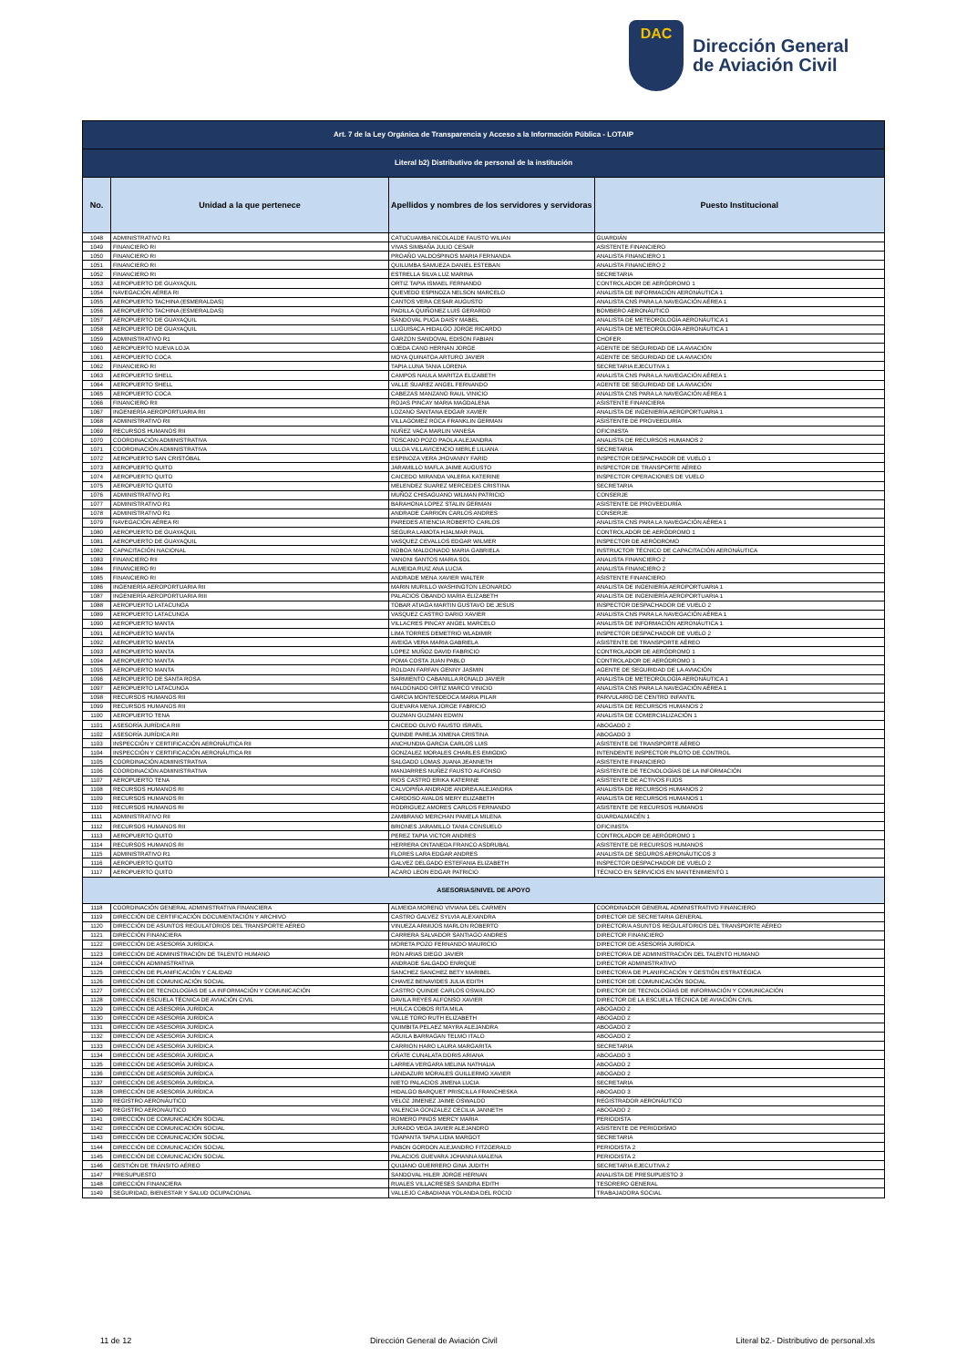DAC
Dirección General
de Aviación Civil
| Art. 7 de la Ley Orgánica de Transparencia y Acceso a la Información Pública - LOTAIP | | | |
| --- | --- | --- | --- |
| Literal b2) Distributivo de personal de la institución | | | |
| No. | Unidad a la que pertenece | Apellidos y nombres de los servidores y servidoras | Puesto Institucional |
| 1048 | ADMINISTRATIVO R1 | CATUCUAMBA NICOLALDE FAUSTO WILIAN | GUARDIÁN |
| 1049 | FINANCIERO RI | VIVAS SIMBAÑA JULIO CESAR | ASISTENTE FINANCIERO |
| 1050 | FINANCIERO RI | PROAÑO VALDOSPINOS MARIA FERNANDA | ANALISTA FINANCIERO 1 |
| 1051 | FINANCIERO RI | QUILUMBA SAMUEZA DANIEL ESTEBAN | ANALISTA FINANCIERO 2 |
| 1052 | FINANCIERO RI | ESTRELLA SILVA LUZ MARINA | SECRETARIA |
| 1053 | AEROPUERTO DE GUAYAQUIL | ORTIZ TAPIA ISMAEL FERNANDO | CONTROLADOR DE AERÓDROMO 1 |
| 1054 | NAVEGACIÓN AÉREA RI | QUEVEDO ESPINOZA NELSON MARCELO | ANALISTA DE INFORMACIÓN AERONÁUTICA 1 |
| 1055 | AEROPUERTO TACHINA (ESMERALDAS) | CANTOS VERA CESAR AUGUSTO | ANALISTA CNS PARA LA NAVEGACIÓN AÉREA 1 |
| 1056 | AEROPUERTO TACHINA (ESMERALDAS) | PADILLA QUIÑONEZ LUIS GERARDO | BOMBERO AERONÁUTICO |
| 1057 | AEROPUERTO DE GUAYAQUIL | SANDOVAL PUGA DAISY MABEL | ANALISTA DE METEOROLOGÍA AERONÁUTICA 1 |
| 1058 | AEROPUERTO DE GUAYAQUIL | LLIGUISACA HIDALGO JORGE RICARDO | ANALISTA DE METEOROLOGÍA AERONÁUTICA 1 |
| 1059 | ADMINISTRATIVO R1 | GARZON SANDOVAL EDISON FABIAN | CHOFER |
| 1060 | AEROPUERTO NUEVA LOJA | OJEDA CANO HERNAN JORGE | AGENTE DE SEGURIDAD DE LA AVIACIÓN |
| 1061 | AEROPUERTO COCA | MOYA QUINATOA ARTURO JAVIER | AGENTE DE SEGURIDAD DE LA AVIACIÓN |
| 1062 | FINANCIERO RI | TAPIA LUNA TANIA LORENA | SECRETARIA EJECUTIVA 1 |
| 1063 | AEROPUERTO SHELL | CAMPOS NAULA MARITZA ELIZABETH | ANALISTA CNS PARA LA NAVEGACIÓN AÉREA 1 |
| 1064 | AEROPUERTO SHELL | VALLE SUAREZ ANGEL FERNANDO | AGENTE DE SEGURIDAD DE LA AVIACIÓN |
| 1065 | AEROPUERTO COCA | CABEZAS MANZANO RAUL VINICIO | ANALISTA CNS PARA LA NAVEGACIÓN AÉREA 1 |
| 1066 | FINANCIERO RII | ROJAS PINCAY MARIA MAGDALENA | ASISTENTE FINANCIERA |
| 1067 | INGENIERÍA AEROPORTUARIA RII | LOZANO SANTANA EDGAR XAVIER | ANALISTA DE INGENIERÍA AEROPORTUARIA 1 |
| 1068 | ADMINISTRATIVO RII | VILLAGOMEZ ROCA FRANKLIN GERMAN | ASISTENTE DE PROVEEDURÍA |
| 1069 | RECURSOS HUMANOS RII | NUÑEZ VACA MARLIN VANESA | OFICINISTA |
| 1070 | COORDINACIÓN ADMINISTRATIVA | TOSCANO POZO PAOLA ALEJANDRA | ANALISTA DE RECURSOS HUMANOS 2 |
| 1071 | COORDINACIÓN ADMINISTRATIVA | ULLOA VILLAVICENCIO MERLE LILIANA | SECRETARIA |
| 1072 | AEROPUERTO SAN CRISTÓBAL | ESPINOZA VERA JHOVANNY FARID | INSPECTOR DESPACHADOR DE VUELO 1 |
| 1073 | AEROPUERTO QUITO | JARAMILLO MAFLA JAIME AUGUSTO | INSPECTOR DE TRANSPORTE AÉREO |
| 1074 | AEROPUERTO QUITO | CAICEDO MIRANDA VALERIA KATERINE | INSPECTOR OPERACIONES DE VUELO |
| 1075 | AEROPUERTO QUITO | MELENDEZ SUAREZ MERCEDES CRISTINA | SECRETARIA |
| 1076 | ADMINISTRATIVO R1 | MUÑOZ CHISAGUANO WILMAN PATRICIO | CONSERJE |
| 1077 | ADMINISTRATIVO R1 | BARAHONA LOPEZ STALIN GERMAN | ASISTENTE DE PROVEEDURÍA |
| 1078 | ADMINISTRATIVO R1 | ANDRADE CARRION CARLOS ANDRES | CONSERJE |
| 1079 | NAVEGACIÓN AÉREA RI | PAREDES ATIENCIA ROBERTO CARLOS | ANALISTA CNS PARA LA NAVEGACIÓN AÉREA 1 |
| 1080 | AEROPUERTO DE GUAYAQUIL | SEGURA LAMOTA HJALMAR PAUL | CONTROLADOR DE AERÓDROMO 1 |
| 1081 | AEROPUERTO DE GUAYAQUIL | VASQUEZ CEVALLOS EDGAR WILMER | INSPECTOR DE AERÓDROMO |
| 1082 | CAPACITACIÓN NACIONAL | NOBOA MALDONADO MARIA GABRIELA | INSTRUCTOR TÉCNICO DE CAPACITACIÓN AERONÁUTICA |
| 1083 | FINANCIERO RII | VANONI SANTOS MARIA SOL | ANALISTA FINANCIERO 2 |
| 1084 | FINANCIERO RI | ALMEIDA RUIZ ANA LUCIA | ANALISTA FINANCIERO 2 |
| 1085 | FINANCIERO RI | ANDRADE MENA XAVIER WALTER | ASISTENTE FINANCIERO |
| 1086 | INGENIERÍA AEROPORTUARIA RII | MARIN MURILLO WASHINGTON LEONARDO | ANALISTA DE INGENIERÍA AEROPORTUARIA 1 |
| 1087 | INGENIERÍA AEROPORTUARIA RIII | PALACIOS OBANDO MARIA ELIZABETH | ANALISTA DE INGENIERÍA AEROPORTUARIA 1 |
| 1088 | AEROPUERTO LATACUNGA | TOBAR ATIAGA MARTIN GUSTAVO DE JESUS | INSPECTOR DESPACHADOR DE VUELO 2 |
| 1089 | AEROPUERTO LATACUNGA | VASQUEZ CASTRO DARIO XAVIER | ANALISTA CNS PARA LA NAVEGACIÓN AÉREA 1 |
| 1090 | AEROPUERTO MANTA | VILLACRES PINCAY ANGEL MARCELO | ANALISTA DE INFORMACIÓN AERONÁUTICA 1 |
| 1091 | AEROPUERTO MANTA | LIMA TORRES DEMETRIO WLADIMIR | INSPECTOR DESPACHADOR DE VUELO 2 |
| 1092 | AEROPUERTO MANTA | AVEIGA VERA MARIA GABRIELA | ASISTENTE DE TRANSPORTE AÉREO |
| 1093 | AEROPUERTO MANTA | LOPEZ MUÑOZ DAVID FABRICIO | CONTROLADOR DE AERÓDROMO 1 |
| 1094 | AEROPUERTO MANTA | POMA COSTA JUAN PABLO | CONTROLADOR DE AERÓDROMO 1 |
| 1095 | AEROPUERTO MANTA | ROLDAN FARFAN GENNY JASMIN | AGENTE DE SEGURIDAD DE LA AVIACIÓN |
| 1096 | AEROPUERTO DE SANTA ROSA | SARMIENTO CABANILLA RONALD JAVIER | ANALISTA DE METEOROLOGÍA AERONÁUTICA 1 |
| 1097 | AEROPUERTO LATACUNGA | MALDONADO ORTIZ MARCO VINICIO | ANALISTA CNS PARA LA NAVEGACIÓN AÉREA 1 |
| 1098 | RECURSOS HUMANOS RII | GARCIA MONTESDEOCA MARIA PILAR | PARVULARIO DE CENTRO INFANTIL |
| 1099 | RECURSOS HUMANOS RII | GUEVARA MENA JORGE FABRICIO | ANALISTA DE RECURSOS HUMANOS 2 |
| 1100 | AEROPUERTO TENA | GUZMAN GUZMAN EDWIN | ANALISTA DE COMERCIALIZACIÓN 1 |
| 1101 | ASESORÍA JURÍDICA RIII | CAICEDO OLIVO FAUSTO ISRAEL | ABOGADO 2 |
| 1102 | ASESORÍA JURÍDICA RII | QUINDE PAREJA XIMENA CRISTINA | ABOGADO 3 |
| 1103 | INSPECCIÓN Y CERTIFICACIÓN AERONÁUTICA RII | ANCHUNDIA GARCIA CARLOS LUIS | ASISTENTE DE TRANSPORTE AÉREO |
| 1104 | INSPECCIÓN Y CERTIFICACIÓN AERONÁUTICA RII | GONZALEZ MORALES CHARLES EMIGDIO | INTENDENTE INSPECTOR PILOTO DE CONTROL |
| 1105 | COORDINACIÓN ADMINISTRATIVA | SALGADO LOMAS JUANA JEANNETH | ASISTENTE FINANCIERO |
| 1106 | COORDINACIÓN ADMINISTRATIVA | MANJARRES NUÑEZ FAUSTO ALFONSO | ASISTENTE DE TECNOLOGÍAS DE LA INFORMACIÓN |
| 1107 | AEROPUERTO TENA | RIOS CASTRO ERIKA KATERINE | ASISTENTE DE ACTIVOS FIJOS |
| 1108 | RECURSOS HUMANOS RI | CALVOPIÑA ANDRADE ANDREA ALEJANDRA | ANALISTA DE RECURSOS HUMANOS 2 |
| 1109 | RECURSOS HUMANOS RI | CARDOSO AVALOS MERY ELIZABETH | ANALISTA DE RECURSOS HUMANOS 1 |
| 1110 | RECURSOS HUMANOS RI | RODRIGUEZ AMORES CARLOS FERNANDO | ASISTENTE DE RECURSOS HUMANOS |
| 1111 | ADMINISTRATIVO RII | ZAMBRANO MERCHAN PAMELA MILENA | GUARDALMACÉN 1 |
| 1112 | RECURSOS HUMANOS RII | BRIONES JARAMILLO TANIA CONSUELO | OFICINISTA |
| 1113 | AEROPUERTO QUITO | PEREZ TAPIA VICTOR ANDRES | CONTROLADOR DE AERÓDROMO 1 |
| 1114 | RECURSOS HUMANOS RI | HERRERA ONTANEDA FRANCO ASDRUBAL | ASISTENTE DE RECURSOS HUMANOS |
| 1115 | ADMINISTRATIVO R1 | FLORES LARA EDGAR ANDRES | ANALISTA DE SEGUROS AERONÁUTICOS 3 |
| 1116 | AEROPUERTO QUITO | GALVEZ DELGADO ESTEFANIA ELIZABETH | INSPECTOR DESPACHADOR DE VUELO 2 |
| 1117 | AEROPUERTO QUITO | ACARO LEON EDGAR PATRICIO | TÉCNICO EN SERVICIOS EN MANTENIMIENTO 1 |
| ASESORIAS/NIVEL DE APOYO | | | |
| 1118 | COORDINACIÓN GENERAL ADMINISTRATIVA FINANCIERA | ALMEIDA MORENO VIVIANA DEL CARMEN | COORDINADOR GENERAL ADMINISTRATIVO FINANCIERO |
| 1119 | DIRECCIÓN DE CERTIFICACIÓN DOCUMENTACIÓN Y ARCHIVO | CASTRO GALVEZ SYLVIA ALEXANDRA | DIRECTOR DE SECRETARIA GENERAL |
| 1120 | DIRECCIÓN DE ASUNTOS REGULATORIOS DEL TRANSPORTE AÉREO | VINUEZA ARMIJOS MARLON ROBERTO | DIRECTOR/A ASUNTOS REGULATORIOS DEL TRANSPORTE AÉREO |
| 1121 | DIRECCIÓN FINANCIERA | CARRERA SALVADOR SANTIAGO ANDRES | DIRECTOR FINANCIERO |
| 1122 | DIRECCIÓN DE ASESORÍA JURÍDICA | MORETA POZO FERNANDO MAURICIO | DIRECTOR DE ASESORÍA JURÍDICA |
| 1123 | DIRECCIÓN DE ADMINISTRACIÓN DE TALENTO HUMANO | RON ARIAS DIEGO JAVIER | DIRECTOR/A DE ADMINISTRACIÓN DEL TALENTO HUMANO |
| 1124 | DIRECCIÓN ADMINISTRATIVA | ANDRADE SALGADO ENRIQUE | DIRECTOR ADMINISTRATIVO |
| 1125 | DIRECCIÓN DE PLANIFICACIÓN Y CALIDAD | SANCHEZ SANCHEZ BETY MARIBEL | DIRECTOR/A DE PLANIFICACIÓN Y GESTIÓN ESTRATÉGICA |
| 1126 | DIRECCIÓN DE COMUNICACIÓN SOCIAL | CHAVEZ BENAVIDES JULIA EDITH | DIRECTOR DE COMUNICACIÓN SOCIAL |
| 1127 | DIRECCIÓN DE TECNOLOGÍAS DE LA INFORMACIÓN Y COMUNICACIÓN | CASTRO QUINDE CARLOS OSWALDO | DIRECTOR DE TECNOLOGÍAS DE INFORMACIÓN Y COMUNICACIÓN |
| 1128 | DIRECCIÓN ESCUELA TÉCNICA DE AVIACIÓN CIVIL | DAVILA REYES ALFONSO XAVIER | DIRECTOR DE LA ESCUELA TÉCNICA DE AVIACIÓN CIVIL |
| 1129 | DIRECCIÓN DE ASESORÍA JURÍDICA | HUILCA COBOS RITA MILA | ABOGADO 2 |
| 1130 | DIRECCIÓN DE ASESORÍA JURÍDICA | VALLE TORO RUTH ELIZABETH | ABOGADO 2 |
| 1131 | DIRECCIÓN DE ASESORÍA JURÍDICA | QUIMBITA PELAEZ MAYRA ALEJANDRA | ABOGADO 2 |
| 1132 | DIRECCIÓN DE ASESORÍA JURÍDICA | AGUILA BARRAGAN TELMO ITALO | ABOGADO 2 |
| 1133 | DIRECCIÓN DE ASESORÍA JURÍDICA | CARRION HARO LAURA MARGARITA | SECRETARIA |
| 1134 | DIRECCIÓN DE ASESORÍA JURÍDICA | OÑATE CUNALATA DORIS ARIANA | ABOGADO 3 |
| 1135 | DIRECCIÓN DE ASESORÍA JURÍDICA | LARREA VERGARA MELINA NATHALIA | ABOGADO 2 |
| 1136 | DIRECCIÓN DE ASESORÍA JURÍDICA | LANDAZURI MORALES GUILLERMO XAVIER | ABOGADO 2 |
| 1137 | DIRECCIÓN DE ASESORÍA JURÍDICA | NIETO PALACIOS JIMENA LUCIA | SECRETARIA |
| 1138 | DIRECCIÓN DE ASESORÍA JURÍDICA | HIDALGO BARQUET PRISCILLA FRANCHESKA | ABOGADO 3 |
| 1139 | REGISTRO AERONÁUTICO | VELOZ JIMENEZ JAIME OSWALDO | REGISTRADOR AERONÁUTICO |
| 1140 | REGISTRO AERONÁUTICO | VALENCIA GONZALEZ CECILIA JANNETH | ABOGADO 2 |
| 1141 | DIRECCIÓN DE COMUNICACIÓN SOCIAL | ROMERO PINOS MERCY MARIA | PERIODISTA |
| 1142 | DIRECCIÓN DE COMUNICACIÓN SOCIAL | JURADO VEGA JAVIER ALEJANDRO | ASISTENTE DE PERIODISMO |
| 1143 | DIRECCIÓN DE COMUNICACIÓN SOCIAL | TOAPANTA TAPIA LIDIA MARGOT | SECRETARIA |
| 1144 | DIRECCIÓN DE COMUNICACIÓN SOCIAL | PABON GORDON ALEJANDRO FITZGERALD | PERIODISTA 2 |
| 1145 | DIRECCIÓN DE COMUNICACIÓN SOCIAL | PALACIOS GUEVARA JOHANNA MALENA | PERIODISTA 2 |
| 1146 | GESTIÓN DE TRÁNSITO AÉREO | QUIJANO GUERRERO GINA JUDITH | SECRETARIA EJECUTIVA 2 |
| 1147 | PRESUPUESTO | SANDOVAL HILER JORGE HERNAN | ANALISTA DE PRESUPUESTO 3 |
| 1148 | DIRECCIÓN FINANCIERA | RUALES VILLACRESES SANDRA EDITH | TESORERO GENERAL |
| 1149 | SEGURIDAD, BIENESTAR Y SALUD OCUPACIONAL | VALLEJO CABADIANA YOLANDA DEL ROCIO | TRABAJADORA SOCIAL |
11 de 12 Dirección General de Aviación Civil Literal b2.- Distributivo de personal.xls